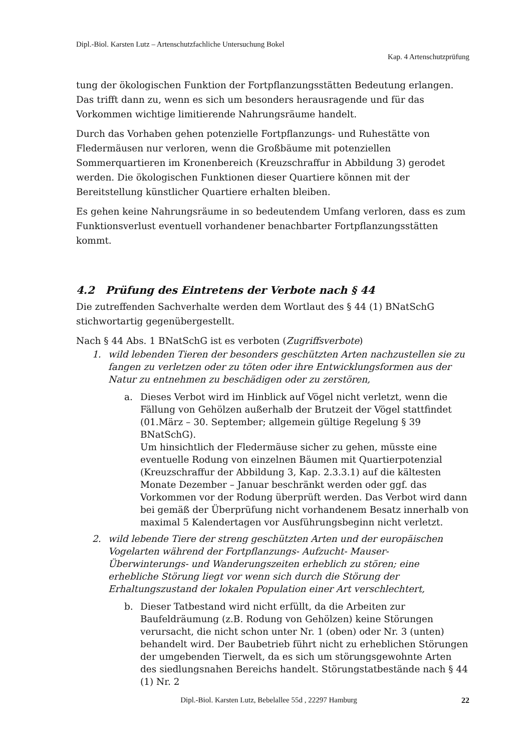Dipl.-Biol. Karsten Lutz – Artenschutzfachliche Untersuchung Bokel
Kap. 4 Artenschutzprüfung
tung der ökologischen Funktion der Fortpflanzungsstätten Bedeutung erlangen. Das trifft dann zu, wenn es sich um besonders herausragende und für das Vorkommen wichtige limitierende Nahrungsräume handelt.
Durch das Vorhaben gehen potenzielle Fortpflanzungs- und Ruhestätte von Fledermäusen nur verloren, wenn die Großbäume mit potenziellen Sommerquartieren im Kronenbereich (Kreuzschraffur in Abbildung 3) gerodet werden. Die ökologischen Funktionen dieser Quartiere können mit der Bereitstellung künstlicher Quartiere erhalten bleiben.
Es gehen keine Nahrungsräume in so bedeutendem Umfang verloren, dass es zum Funktionsverlust eventuell vorhandener benachbarter Fortpflanzungsstätten kommt.
4.2 Prüfung des Eintretens der Verbote nach § 44
Die zutreffenden Sachverhalte werden dem Wortlaut des § 44 (1) BNatSchG stichwortartig gegenübergestellt.
Nach § 44 Abs. 1 BNatSchG ist es verboten (Zugriffsverbote)
1. wild lebenden Tieren der besonders geschützten Arten nachzustellen sie zu fangen zu verletzen oder zu töten oder ihre Entwicklungsformen aus der Natur zu entnehmen zu beschädigen oder zu zerstören,
a. Dieses Verbot wird im Hinblick auf Vögel nicht verletzt, wenn die Fällung von Gehölzen außerhalb der Brutzeit der Vögel stattfindet (01.März – 30. September; allgemein gültige Regelung § 39 BNatSchG).
Um hinsichtlich der Fledermäuse sicher zu gehen, müsste eine eventuelle Rodung von einzelnen Bäumen mit Quartierpotenzial (Kreuzschraffur der Abbildung 3, Kap. 2.3.3.1) auf die kältesten Monate Dezember – Januar beschränkt werden oder ggf. das Vorkommen vor der Rodung überprüft werden. Das Verbot wird dann bei gemäß der Überprüfung nicht vorhandenem Besatz innerhalb von maximal 5 Kalendertagen vor Ausführungsbeginn nicht verletzt.
2. wild lebende Tiere der streng geschützten Arten und der europäischen Vogelarten während der Fortpflanzungs- Aufzucht- Mauser- Überwinterungs- und Wanderungszeiten erheblich zu stören; eine erhebliche Störung liegt vor wenn sich durch die Störung der Erhaltungszustand der lokalen Population einer Art verschlechtert,
b. Dieser Tatbestand wird nicht erfüllt, da die Arbeiten zur Baufeldräumung (z.B. Rodung von Gehölzen) keine Störungen verursacht, die nicht schon unter Nr. 1 (oben) oder Nr. 3 (unten) behandelt wird. Der Baubetrieb führt nicht zu erheblichen Störungen der umgebenden Tierwelt, da es sich um störungsgewohnte Arten des siedlungsnahen Bereichs handelt. Störungstatbestände nach § 44 (1) Nr. 2
Dipl.-Biol. Karsten Lutz, Bebelallee 55d , 22297 Hamburg 22